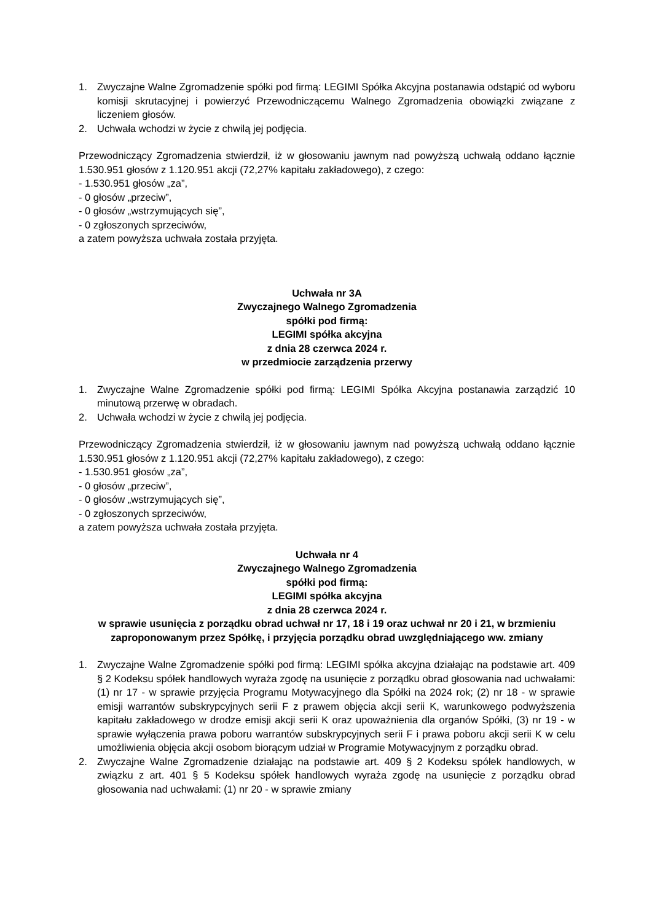1. Zwyczajne Walne Zgromadzenie spółki pod firmą: LEGIMI Spółka Akcyjna postanawia odstąpić od wyboru komisji skrutacyjnej i powierzyć Przewodniczącemu Walnego Zgromadzenia obowiązki związane z liczeniem głosów.
2. Uchwała wchodzi w życie z chwilą jej podjęcia.
Przewodniczący Zgromadzenia stwierdził, iż w głosowaniu jawnym nad powyższą uchwałą oddano łącznie 1.530.951 głosów z 1.120.951 akcji (72,27% kapitału zakładowego), z czego:
- 1.530.951 głosów „za”,
- 0 głosów „przeciw”,
- 0 głosów „wstrzymujących się”,
- 0 zgłoszonych sprzeciwów,
a zatem powyższa uchwała została przyjęta.
Uchwała nr 3A
Zwyczajnego Walnego Zgromadzenia
spółki pod firmą:
LEGIMI spółka akcyjna
z dnia 28 czerwca 2024 r.
w przedmiocie zarządzenia przerwy
1. Zwyczajne Walne Zgromadzenie spółki pod firmą: LEGIMI Spółka Akcyjna postanawia zarządzić 10 minutową przerwę w obradach.
2. Uchwała wchodzi w życie z chwilą jej podjęcia.
Przewodniczący Zgromadzenia stwierdził, iż w głosowaniu jawnym nad powyższą uchwałą oddano łącznie 1.530.951 głosów z 1.120.951 akcji (72,27% kapitału zakładowego), z czego:
- 1.530.951 głosów „za”,
- 0 głosów „przeciw”,
- 0 głosów „wstrzymujących się”,
- 0 zgłoszonych sprzeciwów,
a zatem powyższa uchwała została przyjęta.
Uchwała nr 4
Zwyczajnego Walnego Zgromadzenia
spółki pod firmą:
LEGIMI spółka akcyjna
z dnia 28 czerwca 2024 r.
w sprawie usunięcia z porządku obrad uchwał nr 17, 18 i 19 oraz uchwał nr 20 i 21, w brzmieniu zaproponowanym przez Spółkę, i przyjęcia porządku obrad uwzględniającego ww. zmiany
1. Zwyczajne Walne Zgromadzenie spółki pod firmą: LEGIMI spółka akcyjna działając na podstawie art. 409 § 2 Kodeksu spółek handlowych wyraża zgodę na usunięcie z porządku obrad głosowania nad uchwałami: (1) nr 17 - w sprawie przyjęcia Programu Motywacyjnego dla Spółki na 2024 rok; (2) nr 18 - w sprawie emisji warrantów subskrypcyjnych serii F z prawem objęcia akcji serii K, warunkowego podwyższenia kapitału zakładowego w drodze emisji akcji serii K oraz upoważnienia dla organów Spółki, (3) nr 19 - w sprawie wyłączenia prawa poboru warrantów subskrypcyjnych serii F i prawa poboru akcji serii K w celu umożliwienia objęcia akcji osobom biorącym udział w Programie Motywacyjnym z porządku obrad.
2. Zwyczajne Walne Zgromadzenie działając na podstawie art. 409 § 2 Kodeksu spółek handlowych, w związku z art. 401 § 5 Kodeksu spółek handlowych wyraża zgodę na usunięcie z porządku obrad głosowania nad uchwałami: (1) nr 20 - w sprawie zmiany